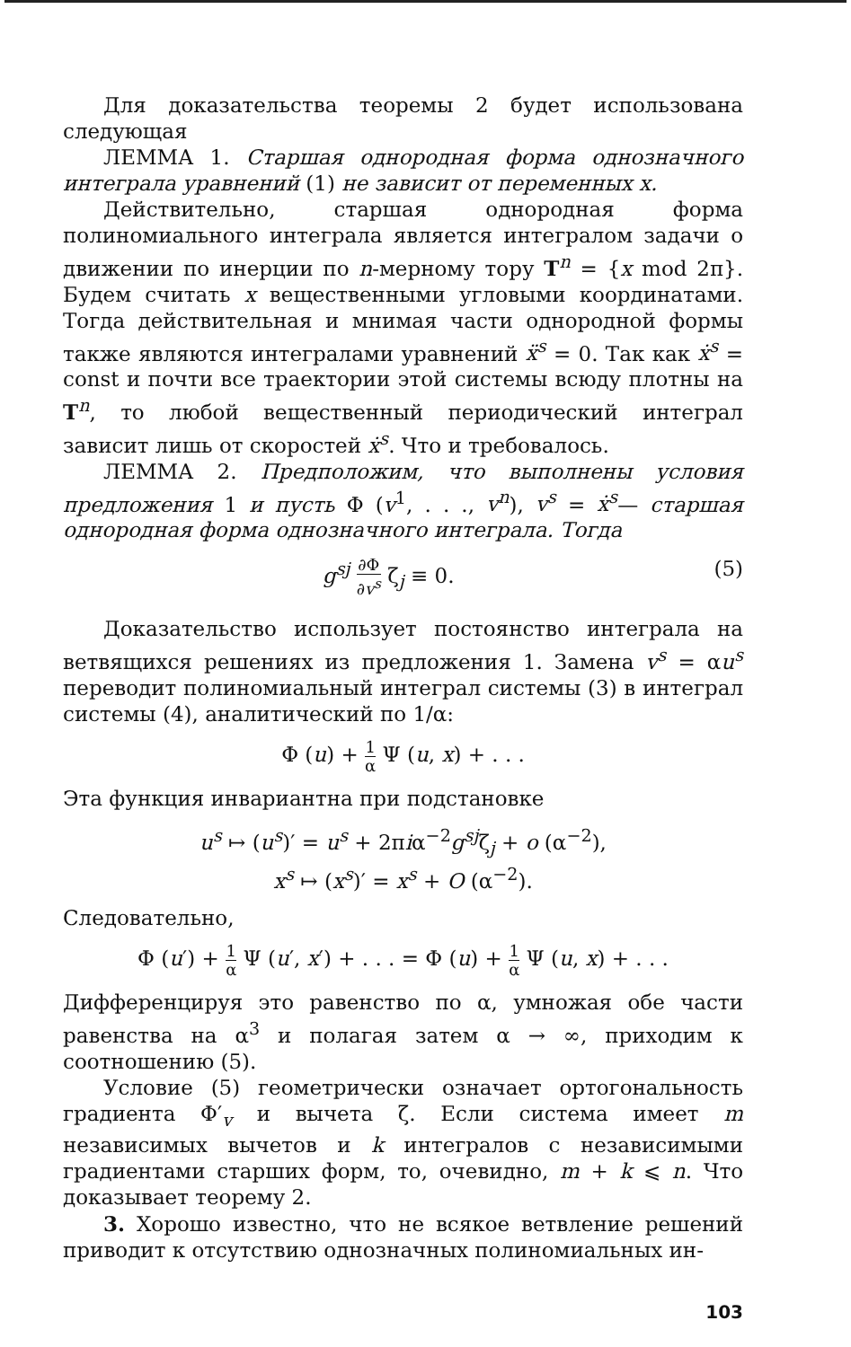Для доказательства теоремы 2 будет использована следующая
ЛЕММА 1. Старшая однородная форма однозначного интеграла уравнений (1) не зависит от переменных x.
Действительно, старшая однородная форма полиномиального интеграла является интегралом задачи о движении по инерции по n-мерному тору T<sup>n</sup> = {x mod 2π}. Будем считать x вещественными угловыми координатами. Тогда действительная и мнимая части однородной формы также являются интегралами уравнений ẍ<sup>s</sup> = 0. Так как ẋ<sup>s</sup> = const и почти все траектории этой системы всюду плотны на T<sup>n</sup>, то любой вещественный периодический интеграл зависит лишь от скоростей ẋ<sup>s</sup>. Что и требовалось.
ЛЕММА 2. Предположим, что выполнены условия предложения 1 и пусть Φ (v<sup>1</sup>, . . ., v<sup>n</sup>), v<sup>s</sup> = ẋ<sup>s</sup>— старшая однородная форма однозначного интеграла. Тогда
g<sup>sj</sup> ∂Φ ∂v<sup>s</sup> ζ<sub>j</sub> ≡ 0. (5)
Доказательство использует постоянство интеграла на ветвящихся решениях из предложения 1. Замена v<sup>s</sup> = αu<sup>s</sup> переводит полиномиальный интеграл системы (3) в интеграл системы (4), аналитический по 1/α:
Φ (u) + 1 α Ψ (u, x) + . . .
Эта функция инвариантна при подстановке
u<sup>s</sup> ↦ (u<sup>s</sup>)′ = u<sup>s</sup> + 2πiα<sup>−2</sup>g<sup>sj</sup>ζ<sub>j</sub> + o (α<sup>−2</sup>),
x<sup>s</sup> ↦ (x<sup>s</sup>)′ = x<sup>s</sup> + O (α<sup>−2</sup>).
Следовательно,
Φ (u′) + 1 α Ψ (u′, x′) + . . . = Φ (u) + 1 α Ψ (u, x) + . . .
Дифференцируя это равенство по α, умножая обе части равенства на α<sup>3</sup> и полагая затем α → ∞, приходим к соотношению (5).
Условие (5) геометрически означает ортогональность градиента Φ′<sub>v</sub> и вычета ζ. Если система имеет m независимых вычетов и k интегралов с независимыми градиентами старших форм, то, очевидно, m + k ⩽ n. Что доказывает теорему 2.
3. Хорошо известно, что не всякое ветвление решений приводит к отсутствию однозначных полиномиальных ин-
103